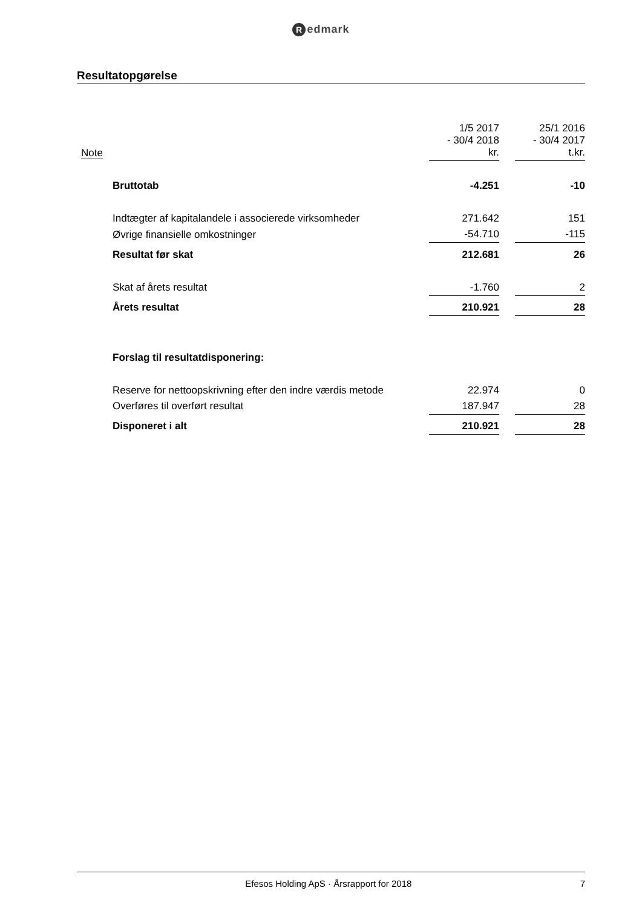Redmark
Resultatopgørelse
| Note | | 1/5 2017 - 30/4 2018 kr. | | 25/1 2016 - 30/4 2017 t.kr. |
| | Bruttotab | -4.251 | | -10 |
| | Indtægter af kapitalandele i associerede virksomheder | 271.642 | | 151 |
| | Øvrige finansielle omkostninger | -54.710 | | -115 |
| | Resultat før skat | 212.681 | | 26 |
| | Skat af årets resultat | -1.760 | | 2 |
| | Årets resultat | 210.921 | | 28 |
| | Forslag til resultatdisponering: | | | |
| | Reserve for nettoopskrivning efter den indre værdis metode | 22.974 | | 0 |
| | Overføres til overført resultat | 187.947 | | 28 |
| | Disponeret i alt | 210.921 | | 28 |
Efesos Holding ApS · Årsrapport for 2018
7